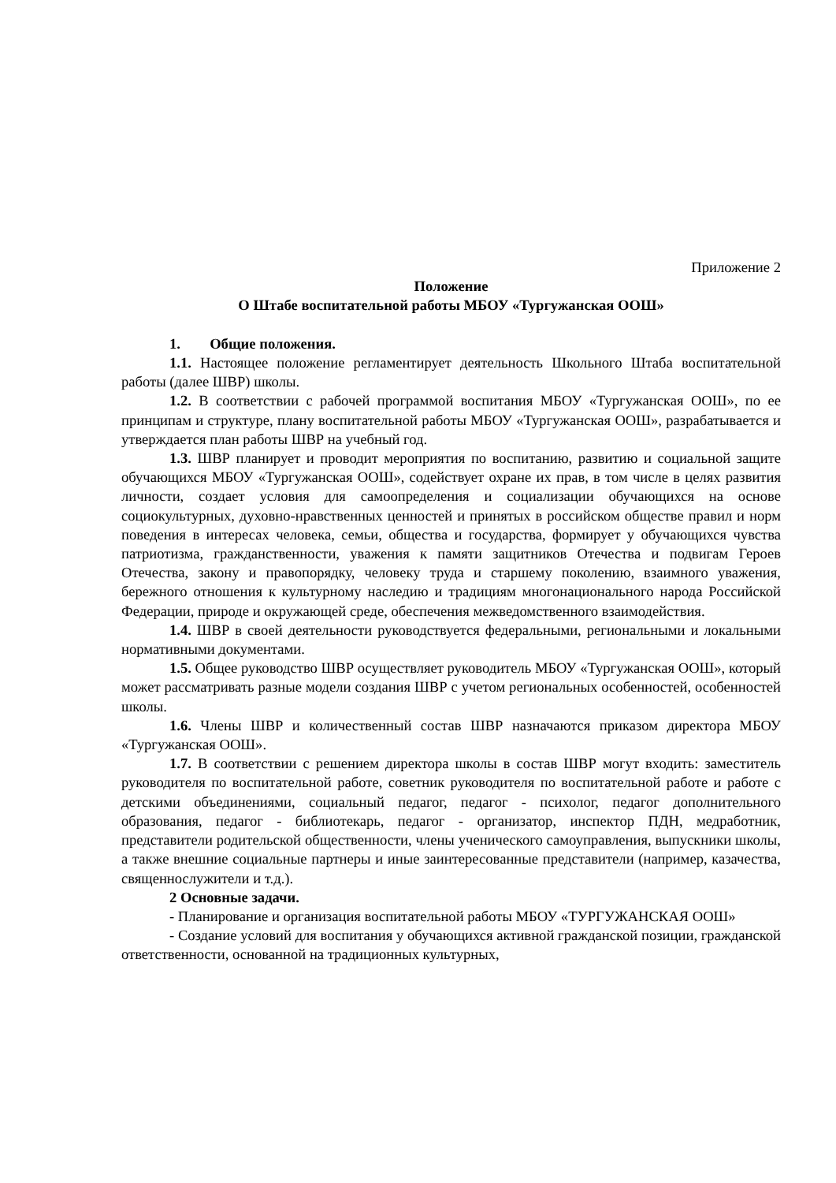Приложение 2
Положение
О Штабе воспитательной работы МБОУ «Тургужанская ООШ»
1. Общие положения.
1.1. Настоящее положение регламентирует деятельность Школьного Штаба воспитательной работы (далее ШВР) школы.
1.2. В соответствии с рабочей программой воспитания МБОУ «Тургужанская ООШ», по ее принципам и структуре, плану воспитательной работы МБОУ «Тургужанская ООШ», разрабатывается и утверждается план работы ШВР на учебный год.
1.3. ШВР планирует и проводит мероприятия по воспитанию, развитию и социальной защите обучающихся МБОУ «Тургужанская ООШ», содействует охране их прав, в том числе в целях развития личности, создает условия для самоопределения и социализации обучающихся на основе социокультурных, духовно-нравственных ценностей и принятых в российском обществе правил и норм поведения в интересах человека, семьи, общества и государства, формирует у обучающихся чувства патриотизма, гражданственности, уважения к памяти защитников Отечества и подвигам Героев Отечества, закону и правопорядку, человеку труда и старшему поколению, взаимного уважения, бережного отношения к культурному наследию и традициям многонационального народа Российской Федерации, природе и окружающей среде, обеспечения межведомственного взаимодействия.
1.4. ШВР в своей деятельности руководствуется федеральными, региональными и локальными нормативными документами.
1.5. Общее руководство ШВР осуществляет руководитель МБОУ «Тургужанская ООШ», который может рассматривать разные модели создания ШВР с учетом региональных особенностей, особенностей школы.
1.6. Члены ШВР и количественный состав ШВР назначаются приказом директора МБОУ «Тургужанская ООШ».
1.7. В соответствии с решением директора школы в состав ШВР могут входить: заместитель руководителя по воспитательной работе, советник руководителя по воспитательной работе и работе с детскими объединениями, социальный педагог, педагог - психолог, педагог дополнительного образования, педагог - библиотекарь, педагог - организатор, инспектор ПДН, медработник, представители родительской общественности, члены ученического самоуправления, выпускники школы, а также внешние социальные партнеры и иные заинтересованные представители (например, казачества, священнослужители и т.д.).
2 Основные задачи.
- Планирование и организация воспитательной работы МБОУ «ТУРГУЖАНСКАЯ ООШ»
- Создание условий для воспитания у обучающихся активной гражданской позиции, гражданской ответственности, основанной на традиционных культурных,